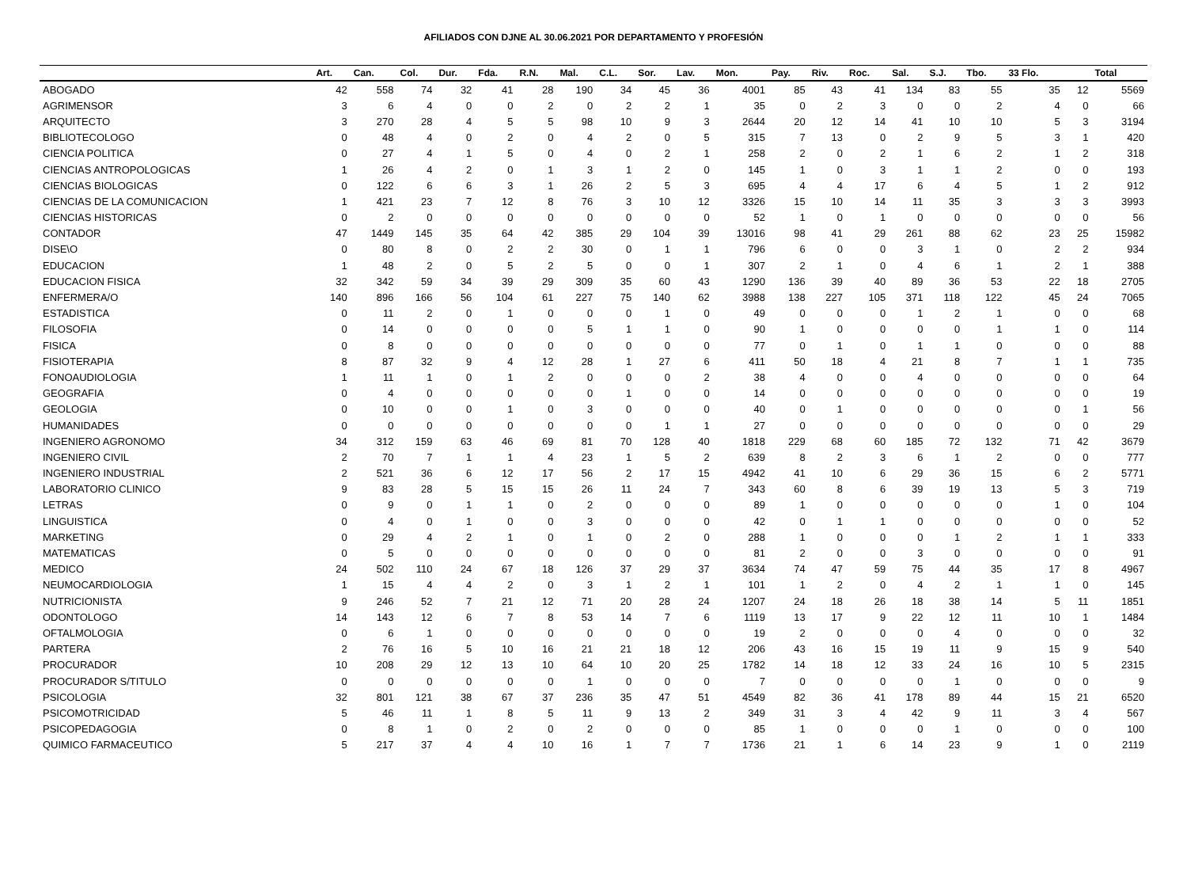AFILIADOS CON DJNE AL 30.06.2021 POR DEPARTAMENTO Y PROFESIÓN
| | Art. | Can. | Col. | Dur. | Fda. | R.N. | Mal. | C.L. | Sor. | Lav. | Mon. | Pay. | Riv. | Roc. | Sal. | S.J. | Tbo. | 33 Flo. | | Total |
| --- | --- | --- | --- | --- | --- | --- | --- | --- | --- | --- | --- | --- | --- | --- | --- | --- | --- | --- | --- | --- |
| ABOGADO | 42 | 558 | 74 | 32 | 41 | 28 | 190 | 34 | 45 | 36 | 4001 | 85 | 43 | 41 | 134 | 83 | 55 | 35 | 12 | 5569 |
| AGRIMENSOR | 3 | 6 | 4 | 0 | 0 | 2 | 0 | 2 | 2 | 1 | 35 | 0 | 2 | 3 | 0 | 0 | 2 | 4 | 0 | 66 |
| ARQUITECTO | 3 | 270 | 28 | 4 | 5 | 5 | 98 | 10 | 9 | 3 | 2644 | 20 | 12 | 14 | 41 | 10 | 10 | 5 | 3 | 3194 |
| BIBLIOTECOLOGO | 0 | 48 | 4 | 0 | 2 | 0 | 4 | 2 | 0 | 5 | 315 | 7 | 13 | 0 | 2 | 9 | 5 | 3 | 1 | 420 |
| CIENCIA POLITICA | 0 | 27 | 4 | 1 | 5 | 0 | 4 | 0 | 2 | 1 | 258 | 2 | 0 | 2 | 1 | 6 | 2 | 1 | 2 | 318 |
| CIENCIAS ANTROPOLOGICAS | 1 | 26 | 4 | 2 | 0 | 1 | 3 | 1 | 2 | 0 | 145 | 1 | 0 | 3 | 1 | 1 | 2 | 0 | 0 | 193 |
| CIENCIAS BIOLOGICAS | 0 | 122 | 6 | 6 | 3 | 1 | 26 | 2 | 5 | 3 | 695 | 4 | 4 | 17 | 6 | 4 | 5 | 1 | 2 | 912 |
| CIENCIAS DE LA COMUNICACION | 1 | 421 | 23 | 7 | 12 | 8 | 76 | 3 | 10 | 12 | 3326 | 15 | 10 | 14 | 11 | 35 | 3 | 3 | 3 | 3993 |
| CIENCIAS HISTORICAS | 0 | 2 | 0 | 0 | 0 | 0 | 0 | 0 | 0 | 0 | 52 | 1 | 0 | 1 | 0 | 0 | 0 | 0 | 0 | 56 |
| CONTADOR | 47 | 1449 | 145 | 35 | 64 | 42 | 385 | 29 | 104 | 39 | 13016 | 98 | 41 | 29 | 261 | 88 | 62 | 23 | 25 | 15982 |
| DISE\O | 0 | 80 | 8 | 0 | 2 | 2 | 30 | 0 | 1 | 1 | 796 | 6 | 0 | 0 | 3 | 1 | 0 | 2 | 2 | 934 |
| EDUCACION | 1 | 48 | 2 | 0 | 5 | 2 | 5 | 0 | 0 | 1 | 307 | 2 | 1 | 0 | 4 | 6 | 1 | 2 | 1 | 388 |
| EDUCACION FISICA | 32 | 342 | 59 | 34 | 39 | 29 | 309 | 35 | 60 | 43 | 1290 | 136 | 39 | 40 | 89 | 36 | 53 | 22 | 18 | 2705 |
| ENFERMERA/O | 140 | 896 | 166 | 56 | 104 | 61 | 227 | 75 | 140 | 62 | 3988 | 138 | 227 | 105 | 371 | 118 | 122 | 45 | 24 | 7065 |
| ESTADISTICA | 0 | 11 | 2 | 0 | 1 | 0 | 0 | 0 | 1 | 0 | 49 | 0 | 0 | 0 | 1 | 2 | 1 | 0 | 0 | 68 |
| FILOSOFIA | 0 | 14 | 0 | 0 | 0 | 0 | 5 | 1 | 1 | 0 | 90 | 1 | 0 | 0 | 0 | 0 | 1 | 1 | 0 | 114 |
| FISICA | 0 | 8 | 0 | 0 | 0 | 0 | 0 | 0 | 0 | 0 | 77 | 0 | 1 | 0 | 1 | 1 | 0 | 0 | 0 | 88 |
| FISIOTERAPIA | 8 | 87 | 32 | 9 | 4 | 12 | 28 | 1 | 27 | 6 | 411 | 50 | 18 | 4 | 21 | 8 | 7 | 1 | 1 | 735 |
| FONOAUDIOLOGIA | 1 | 11 | 1 | 0 | 1 | 2 | 0 | 0 | 0 | 2 | 38 | 4 | 0 | 0 | 4 | 0 | 0 | 0 | 0 | 64 |
| GEOGRAFIA | 0 | 4 | 0 | 0 | 0 | 0 | 0 | 1 | 0 | 0 | 14 | 0 | 0 | 0 | 0 | 0 | 0 | 0 | 0 | 19 |
| GEOLOGIA | 0 | 10 | 0 | 0 | 1 | 0 | 3 | 0 | 0 | 0 | 40 | 0 | 1 | 0 | 0 | 0 | 0 | 0 | 1 | 56 |
| HUMANIDADES | 0 | 0 | 0 | 0 | 0 | 0 | 0 | 0 | 1 | 1 | 27 | 0 | 0 | 0 | 0 | 0 | 0 | 0 | 0 | 29 |
| INGENIERO AGRONOMO | 34 | 312 | 159 | 63 | 46 | 69 | 81 | 70 | 128 | 40 | 1818 | 229 | 68 | 60 | 185 | 72 | 132 | 71 | 42 | 3679 |
| INGENIERO CIVIL | 2 | 70 | 7 | 1 | 1 | 4 | 23 | 1 | 5 | 2 | 639 | 8 | 2 | 3 | 6 | 1 | 2 | 0 | 0 | 777 |
| INGENIERO INDUSTRIAL | 2 | 521 | 36 | 6 | 12 | 17 | 56 | 2 | 17 | 15 | 4942 | 41 | 10 | 6 | 29 | 36 | 15 | 6 | 2 | 5771 |
| LABORATORIO CLINICO | 9 | 83 | 28 | 5 | 15 | 15 | 26 | 11 | 24 | 7 | 343 | 60 | 8 | 6 | 39 | 19 | 13 | 5 | 3 | 719 |
| LETRAS | 0 | 9 | 0 | 1 | 1 | 0 | 2 | 0 | 0 | 0 | 89 | 1 | 0 | 0 | 0 | 0 | 0 | 1 | 0 | 104 |
| LINGUISTICA | 0 | 4 | 0 | 1 | 0 | 0 | 3 | 0 | 0 | 0 | 42 | 0 | 1 | 1 | 0 | 0 | 0 | 0 | 0 | 52 |
| MARKETING | 0 | 29 | 4 | 2 | 1 | 0 | 1 | 0 | 2 | 0 | 288 | 1 | 0 | 0 | 0 | 1 | 2 | 1 | 1 | 333 |
| MATEMATICAS | 0 | 5 | 0 | 0 | 0 | 0 | 0 | 0 | 0 | 0 | 81 | 2 | 0 | 0 | 3 | 0 | 0 | 0 | 0 | 91 |
| MEDICO | 24 | 502 | 110 | 24 | 67 | 18 | 126 | 37 | 29 | 37 | 3634 | 74 | 47 | 59 | 75 | 44 | 35 | 17 | 8 | 4967 |
| NEUMOCARDIOLOGIA | 1 | 15 | 4 | 4 | 2 | 0 | 3 | 1 | 2 | 1 | 101 | 1 | 2 | 0 | 4 | 2 | 1 | 1 | 0 | 145 |
| NUTRICIONISTA | 9 | 246 | 52 | 7 | 21 | 12 | 71 | 20 | 28 | 24 | 1207 | 24 | 18 | 26 | 18 | 38 | 14 | 5 | 11 | 1851 |
| ODONTOLOGO | 14 | 143 | 12 | 6 | 7 | 8 | 53 | 14 | 7 | 6 | 1119 | 13 | 17 | 9 | 22 | 12 | 11 | 10 | 1 | 1484 |
| OFTALMOLOGIA | 0 | 6 | 1 | 0 | 0 | 0 | 0 | 0 | 0 | 0 | 19 | 2 | 0 | 0 | 0 | 4 | 0 | 0 | 0 | 32 |
| PARTERA | 2 | 76 | 16 | 5 | 10 | 16 | 21 | 21 | 18 | 12 | 206 | 43 | 16 | 15 | 19 | 11 | 9 | 15 | 9 | 540 |
| PROCURADOR | 10 | 208 | 29 | 12 | 13 | 10 | 64 | 10 | 20 | 25 | 1782 | 14 | 18 | 12 | 33 | 24 | 16 | 10 | 5 | 2315 |
| PROCURADOR S/TITULO | 0 | 0 | 0 | 0 | 0 | 0 | 1 | 0 | 0 | 0 | 7 | 0 | 0 | 0 | 0 | 1 | 0 | 0 | 0 | 9 |
| PSICOLOGIA | 32 | 801 | 121 | 38 | 67 | 37 | 236 | 35 | 47 | 51 | 4549 | 82 | 36 | 41 | 178 | 89 | 44 | 15 | 21 | 6520 |
| PSICOMOTRICIDAD | 5 | 46 | 11 | 1 | 8 | 5 | 11 | 9 | 13 | 2 | 349 | 31 | 3 | 4 | 42 | 9 | 11 | 3 | 4 | 567 |
| PSICOPEDAGOGIA | 0 | 8 | 1 | 0 | 2 | 0 | 2 | 0 | 0 | 0 | 85 | 1 | 0 | 0 | 0 | 1 | 0 | 0 | 0 | 100 |
| QUIMICO FARMACEUTICO | 5 | 217 | 37 | 4 | 4 | 10 | 16 | 1 | 7 | 7 | 1736 | 21 | 1 | 6 | 14 | 23 | 9 | 1 | 0 | 2119 |